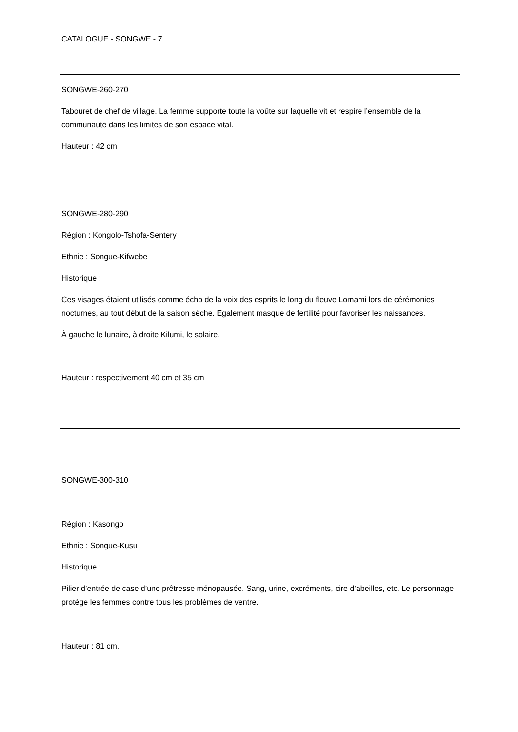CATALOGUE - SONGWE - 7
SONGWE-260-270
Tabouret de chef de village. La femme supporte toute la voûte sur laquelle vit et respire l’ensemble de la communauté dans les limites de son espace vital.
Hauteur : 42 cm
SONGWE-280-290
Région : Kongolo-Tshofa-Sentery
Ethnie : Songue-Kifwebe
Historique :
Ces visages étaient utilisés comme écho de la voix des esprits le long du fleuve Lomami lors de cérémonies nocturnes, au tout début de la saison sèche. Egalement masque de fertilité pour favoriser les naissances.
À gauche le lunaire, à droite Kilumi, le solaire.
Hauteur : respectivement 40 cm et 35 cm
SONGWE-300-310
Région : Kasongo
Ethnie : Songue-Kusu
Historique :
Pilier d’entrée de case d’une prêtresse ménopausée. Sang, urine, excréments, cire d’abeilles, etc. Le personnage protège les femmes contre tous les problèmes de ventre.
Hauteur : 81 cm.